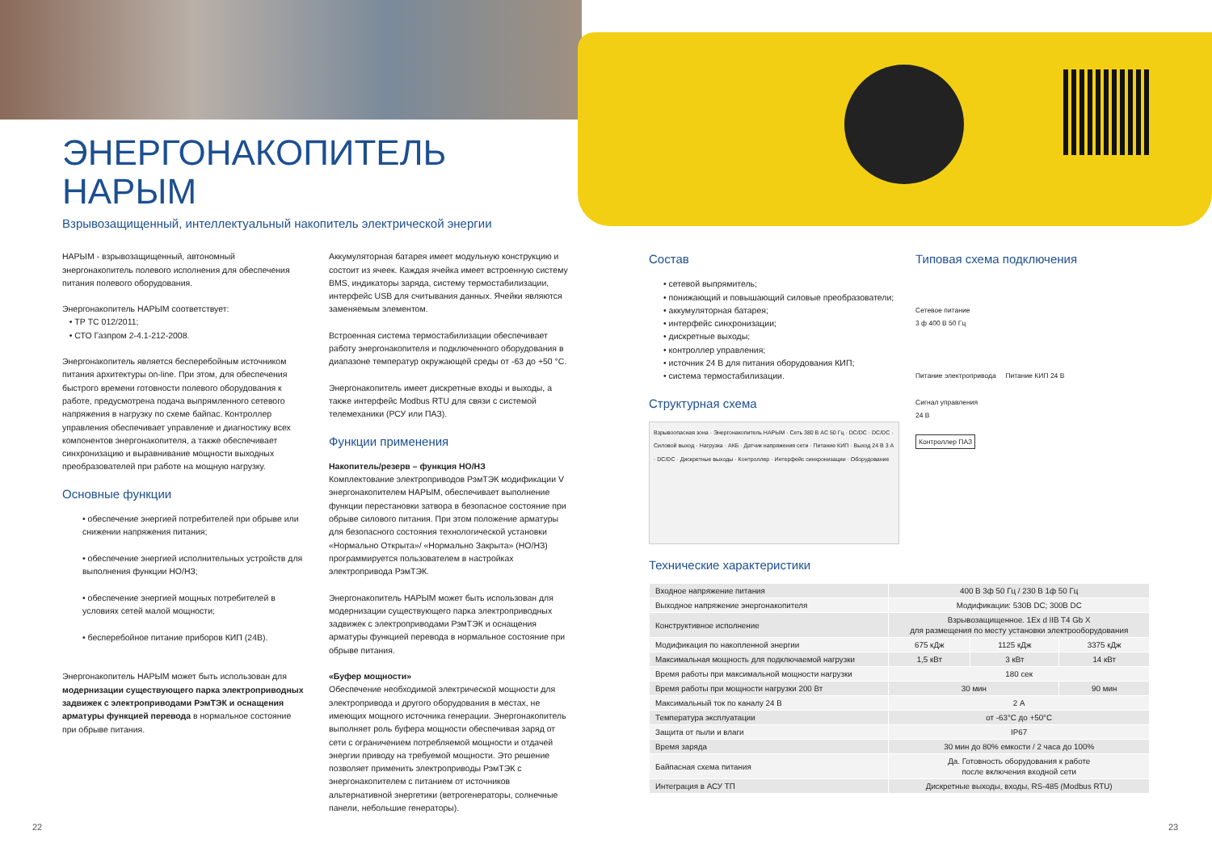ЭНЕРГОНАКОПИТЕЛЬ НАРЫМ
Взрывозащищенный, интеллектуальный накопитель электрической энергии
НАРЫМ - взрывозащищенный, автономный энергонакопитель полевого исполнения для обеспечения питания полевого оборудования.
Энергонакопитель НАРЫМ соответствует:
• ТР ТС 012/2011;
• СТО Газпром 2-4.1-212-2008.
Энергонакопитель является бесперебойным источником питания архитектуры on-line. При этом, для обеспечения быстрого времени готовности полевого оборудования к работе, предусмотрена подача выпрямленного сетевого напряжения в нагрузку по схеме байпас. Контроллер управления обеспечивает управление и диагностику всех компонентов энергонакопителя, а также обеспечивает синхронизацию и выравнивание мощности выходных преобразователей при работе на мощную нагрузку.
Основные функции
• обеспечение энергией потребителей при обрыве или снижении напряжения питания;
• обеспечение энергией исполнительных устройств для выполнения функции НО/НЗ;
• обеспечение энергией мощных потребителей в условиях сетей малой мощности;
• бесперебойное питание приборов КИП (24В).
Энергонакопитель НАРЫМ может быть использован для модернизации существующего парка электроприводных задвижек с электроприводами РэмТЭК и оснащения арматуры функцией перевода в нормальное состояние при обрыве питания.
Аккумуляторная батарея имеет модульную конструкцию и состоит из ячеек. Каждая ячейка имеет встроенную систему BMS, индикаторы заряда, систему термостабилизации, интерфейс USB для считывания данных. Ячейки являются заменяемым элементом.
Встроенная система термостабилизации обеспечивает работу энергонакопителя и подключенного оборудования в диапазоне температур окружающей среды от -63 до +50 °С.
Энергонакопитель имеет дискретные входы и выходы, а также интерфейс Modbus RTU для связи с системой телемеханики (РСУ или ПАЗ).
Функции применения
Накопитель/резерв – функция НО/НЗ
Комплектование электроприводов РэмТЭК модификации V энергонакопителем НАРЫМ, обеспечивает выполнение функции перестановки затвора в безопасное состояние при обрыве силового питания. При этом положение арматуры для безопасного состояния технологической установки «Нормально Открыта»/ «Нормально Закрыта» (НО/НЗ) программируется пользователем в настройках электропривода РэмТЭК.
Энергонакопитель НАРЫМ может быть использован для модернизации существующего парка электроприводных задвижек с электроприводами РэмТЭК и оснащения арматуры функцией перевода в нормальное состояние при обрыве питания.
«Буфер мощности»
Обеспечение необходимой электрической мощности для электропривода и другого оборудования в местах, не имеющих мощного источника генерации. Энергонакопитель выполняет роль буфера мощности обеспечивая заряд от сети с ограничением потребляемой мощности и отдачей энергии приводу на требуемой мощности. Это решение позволяет применить электроприводы РэмТЭК с энергонакопителем с питанием от источников альтернативной энергетики (ветрогенераторы, солнечные панели, небольшие генераторы).
Состав
• сетевой выпрямитель;
• понижающий и повышающий силовые преобразователи;
• аккумуляторная батарея;
• интерфейс синхронизации;
• дискретные выходы;
• контроллер управления;
• источник 24 В для питания оборудования КИП;
• система термостабилизации.
Структурная схема
Взрывоопасная зона · Энергонакопитель НАРЫМ · Сеть 380 В AC 50 Гц · DC/DC · DC/DC · Силовой выход · Нагрузка · АКБ · Датчик напряжения сети · Питание КИП · Выход 24 В 3 А · DC/DC · Дискретные выходы · Контроллер · Интерфейс синхронизации · Оборудование
Типовая схема подключения
Сетевое питание
3 ф 400 В 50 Гц
Питание электропривода Питание КИП 24 В
Сигнал управления
24 В
Контроллер ПАЗ
Технические характеристики
| Входное напряжение питания | 400 В 3ф 50 Гц / 230 В 1ф 50 Гц | | |
| Выходное напряжение энергонакопителя | Модификации: 530В DC; 300В DC | | |
| Конструктивное исполнение | Взрывозащищенное. 1Ex d IIB T4 Gb X для размещения по месту установки электрооборудования | | |
| Модификация по накопленной энергии | 675 кДж | 1125 кДж | 3375 кДж |
| Максимальная мощность для подключаемой нагрузки | 1,5 кВт | 3 кВт | 14 кВт |
| Время работы при максимальной мощности нагрузки | 180 сек | | |
| Время работы при мощности нагрузки 200 Вт | 30 мин | | 90 мин |
| Максимальный ток по каналу 24 В | 2 А | | |
| Температура эксплуатации | от -63°С до +50°С | | |
| Защита от пыли и влаги | IP67 | | |
| Время заряда | 30 мин до 80% емкости / 2 часа до 100% | | |
| Байпасная схема питания | Да. Готовность оборудования к работе после включения входной сети | | |
| Интеграция в АСУ ТП | Дискретные выходы, входы, RS-485 (Modbus RTU) | | |
22 23